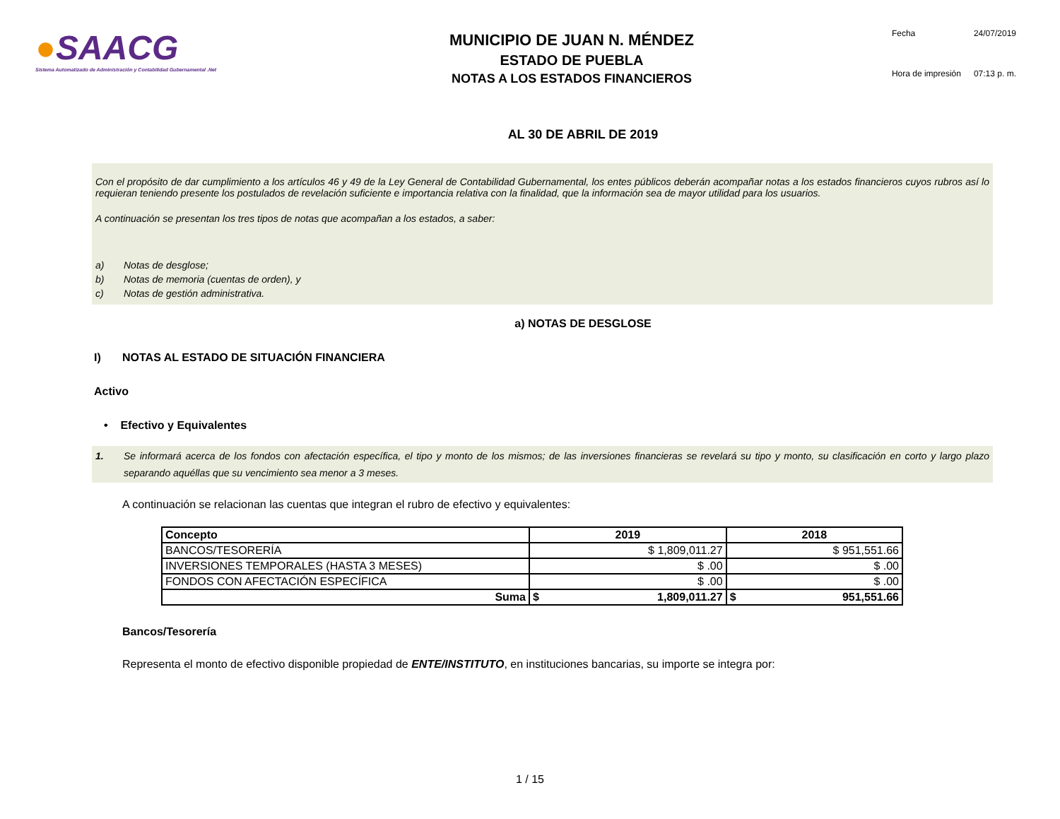●SAACG
Sistema Automatizado de Administración y Contabilidad Gubernamental .Net
MUNICIPIO DE JUAN N. MÉNDEZ
ESTADO DE PUEBLA
NOTAS A LOS ESTADOS FINANCIEROS
Fecha 24/07/2019 Hora de impresión 07:13 p. m.
AL 30 DE ABRIL DE 2019
Con el propósito de dar cumplimiento a los artículos 46 y 49 de la Ley General de Contabilidad Gubernamental, los entes públicos deberán acompañar notas a los estados financieros cuyos rubros así lo requieran teniendo presente los postulados de revelación suficiente e importancia relativa con la finalidad, que la información sea de mayor utilidad para los usuarios.
A continuación se presentan los tres tipos de notas que acompañan a los estados, a saber:
a) Notas de desglose;
b) Notas de memoria (cuentas de orden), y
c) Notas de gestión administrativa.
a) NOTAS DE DESGLOSE
I) NOTAS AL ESTADO DE SITUACIÓN FINANCIERA
Activo
• Efectivo y Equivalentes
1. Se informará acerca de los fondos con afectación específica, el tipo y monto de los mismos; de las inversiones financieras se revelará su tipo y monto, su clasificación en corto y largo plazo separando aquéllas que su vencimiento sea menor a 3 meses.
A continuación se relacionan las cuentas que integran el rubro de efectivo y equivalentes:
| Concepto | 2019 | 2018 |
| --- | --- | --- |
| BANCOS/TESORERÍA | $ 1,809,011.27 | $ 951,551.66 |
| INVERSIONES TEMPORALES (HASTA 3 MESES) | $ .00 | $ .00 |
| FONDOS CON AFECTACIÓN ESPECÍFICA | $ .00 | $ .00 |
| Suma | $ 1,809,011.27 | $ 951,551.66 |
Bancos/Tesorería
Representa el monto de efectivo disponible propiedad de ENTE/INSTITUTO, en instituciones bancarias, su importe se integra por:
1 / 15